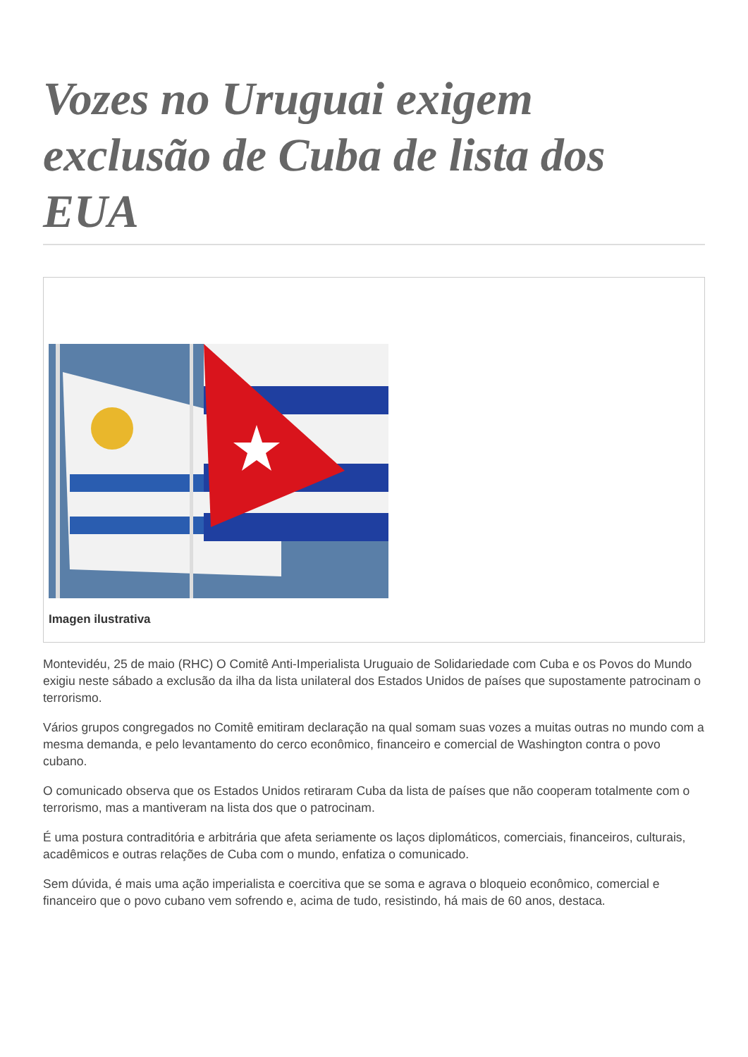Vozes no Uruguai exigem exclusão de Cuba de lista dos EUA
Imagen ilustrativa
Montevidéu, 25 de maio (RHC) O Comitê Anti-Imperialista Uruguaio de Solidariedade com Cuba e os Povos do Mundo exigiu neste sábado a exclusão da ilha da lista unilateral dos Estados Unidos de países que supostamente patrocinam o terrorismo.
Vários grupos congregados no Comitê emitiram declaração na qual somam suas vozes a muitas outras no mundo com a mesma demanda, e pelo levantamento do cerco econômico, financeiro e comercial de Washington contra o povo cubano.
O comunicado observa que os Estados Unidos retiraram Cuba da lista de países que não cooperam totalmente com o terrorismo, mas a mantiveram na lista dos que o patrocinam.
É uma postura contraditória e arbitrária que afeta seriamente os laços diplomáticos, comerciais, financeiros, culturais, acadêmicos e outras relações de Cuba com o mundo, enfatiza o comunicado.
Sem dúvida, é mais uma ação imperialista e coercitiva que se soma e agrava o bloqueio econômico, comercial e financeiro que o povo cubano vem sofrendo e, acima de tudo, resistindo, há mais de 60 anos, destaca.